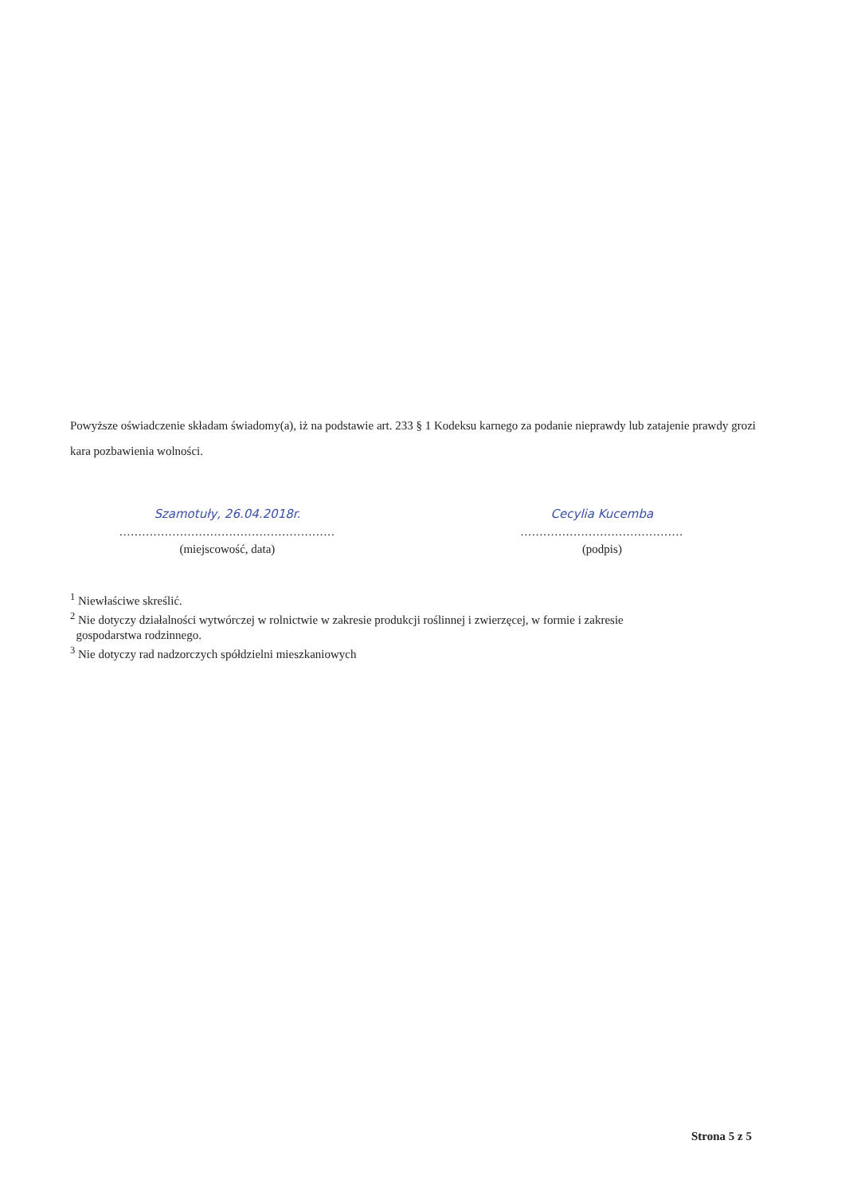Powyższe oświadczenie składam świadomy(a), iż na podstawie art. 233 § 1 Kodeksu karnego za podanie nieprawdy lub zatajenie prawdy grozi kara pozbawienia wolności.
Szamotuły, 26.04.2018r.
.........................................................
(miejscowość, data)
Cecylia Kucemba
...........................................
(podpis)
<sup>1</sup> Niewłaściwe skreślić.
<sup>2</sup> Nie dotyczy działalności wytwórczej w rolnictwie w zakresie produkcji roślinnej i zwierzęcej, w formie i zakresie
gospodarstwa rodzinnego.
<sup>3</sup> Nie dotyczy rad nadzorczych spółdzielni mieszkaniowych
Strona 5 z 5